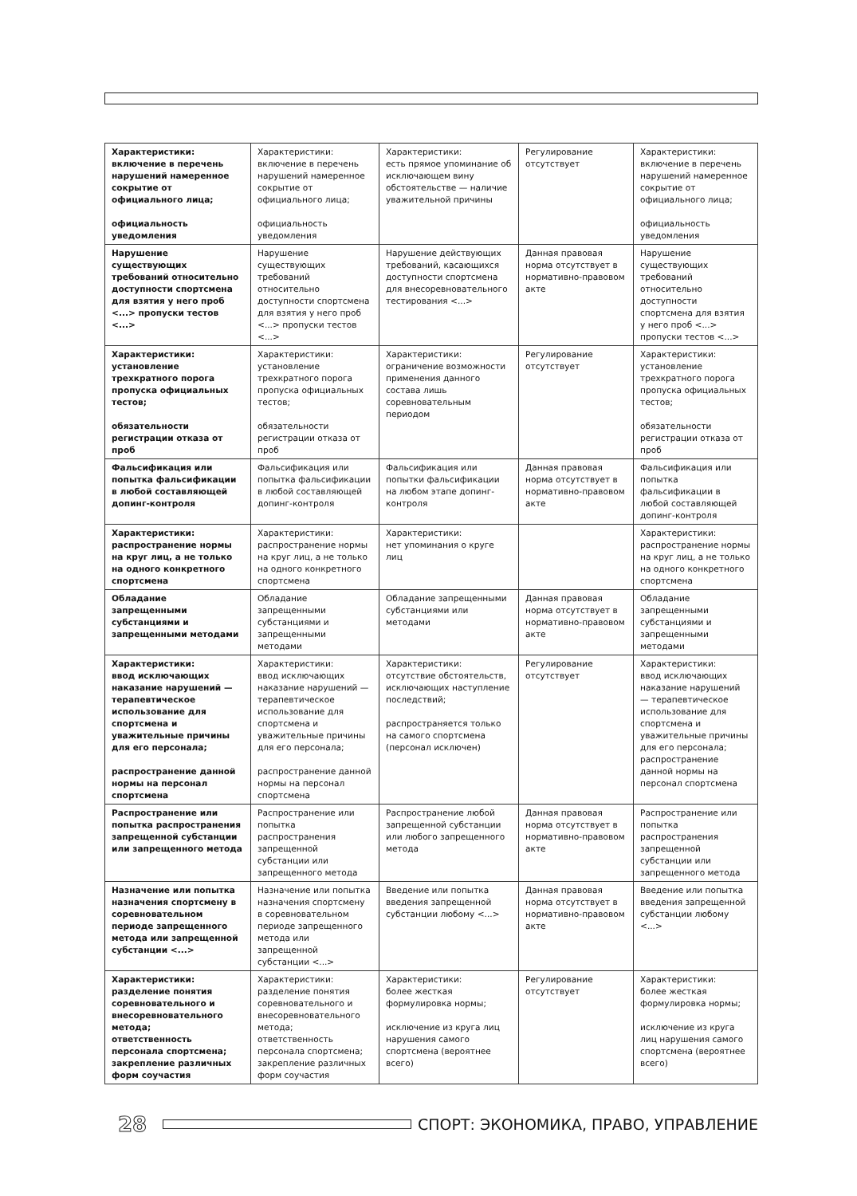| Характеристики: включение в перечень нарушений намеренное сокрытие от официального лица; официальность уведомления | Характеристики: включение в перечень нарушений намеренное сокрытие от официального лица; официальность уведомления | Характеристики: есть прямое упоминание об исключающем вину обстоятельстве — наличие уважительной причины | Регулирование отсутствует | Характеристики: включение в перечень нарушений намеренное сокрытие от официального лица; официальность уведомления |
| Нарушение существующих требований относительно доступности спортсмена для взятия у него проб <...> пропуски тестов <...> | Нарушение существующих требований относительно доступности спортсмена для взятия у него проб <...> пропуски тестов <...> | Нарушение действующих требований, касающихся доступности спортсмена для внесоревновательного тестирования <...> | Данная правовая норма отсутствует в нормативно-правовом акте | Нарушение существующих требований относительно доступности спортсмена для взятия у него проб <...> пропуски тестов <...> |
| Характеристики: установление трехкратного порога пропуска официальных тестов; обязательности регистрации отказа от проб | Характеристики: установление трехкратного порога пропуска официальных тестов; обязательности регистрации отказа от проб | Характеристики: ограничение возможности применения данного состава лишь соревновательным периодом | Регулирование отсутствует | Характеристики: установление трехкратного порога пропуска официальных тестов; обязательности регистрации отказа от проб |
| Фальсификация или попытка фальсификации в любой составляющей допинг-контроля | Фальсификация или попытка фальсификации в любой составляющей допинг-контроля | Фальсификация или попытки фальсификации на любом этапе допинг-контроля | Данная правовая норма отсутствует в нормативно-правовом акте | Фальсификация или попытка фальсификации в любой составляющей допинг-контроля |
| Характеристики: распространение нормы на круг лиц, а не только на одного конкретного спортсмена | Характеристики: распространение нормы на круг лиц, а не только на одного конкретного спортсмена | Характеристики: нет упоминания о круге лиц | | Характеристики: распространение нормы на круг лиц, а не только на одного конкретного спортсмена |
| Обладание запрещенными субстанциями и запрещенными методами | Обладание запрещенными субстанциями и запрещенными методами | Обладание запрещенными субстанциями или методами | Данная правовая норма отсутствует в нормативно-правовом акте | Обладание запрещенными субстанциями и запрещенными методами |
| Характеристики: ввод исключающих наказание нарушений — терапевтическое использование для спортсмена и уважительные причины для его персонала; распространение данной нормы на персонал спортсмена | Характеристики: ввод исключающих наказание нарушений — терапевтическое использование для спортсмена и уважительные причины для его персонала; распространение данной нормы на персонал спортсмена | Характеристики: отсутствие обстоятельств, исключающих наступление последствий; распространяется только на самого спортсмена (персонал исключен) | Регулирование отсутствует | Характеристики: ввод исключающих наказание нарушений — терапевтическое использование для спортсмена и уважительные причины для его персонала; распространение данной нормы на персонал спортсмена |
| Распространение или попытка распространения запрещенной субстанции или запрещенного метода | Распространение или попытка распространения запрещенной субстанции или запрещенного метода | Распространение любой запрещенной субстанции или любого запрещенного метода | Данная правовая норма отсутствует в нормативно-правовом акте | Распространение или попытка распространения запрещенной субстанции или запрещенного метода |
| Назначение или попытка назначения спортсмену в соревновательном периоде запрещенного метода или запрещенной субстанции <...> | Назначение или попытка назначения спортсмену в соревновательном периоде запрещенного метода или запрещенной субстанции <...> | Введение или попытка введения запрещенной субстанции любому <...> | Данная правовая норма отсутствует в нормативно-правовом акте | Введение или попытка введения запрещенной субстанции любому <...> |
| Характеристики: разделение понятия соревновательного и внесоревновательного метода; ответственность персонала спортсмена; закрепление различных форм соучастия | Характеристики: разделение понятия соревновательного и внесоревновательного метода; ответственность персонала спортсмена; закрепление различных форм соучастия | Характеристики: более жесткая формулировка нормы; исключение из круга лиц нарушения самого спортсмена (вероятнее всего) | Регулирование отсутствует | Характеристики: более жесткая формулировка нормы; исключение из круга лиц нарушения самого спортсмена (вероятнее всего) |
28
СПОРТ: ЭКОНОМИКА, ПРАВО, УПРАВЛЕНИЕ